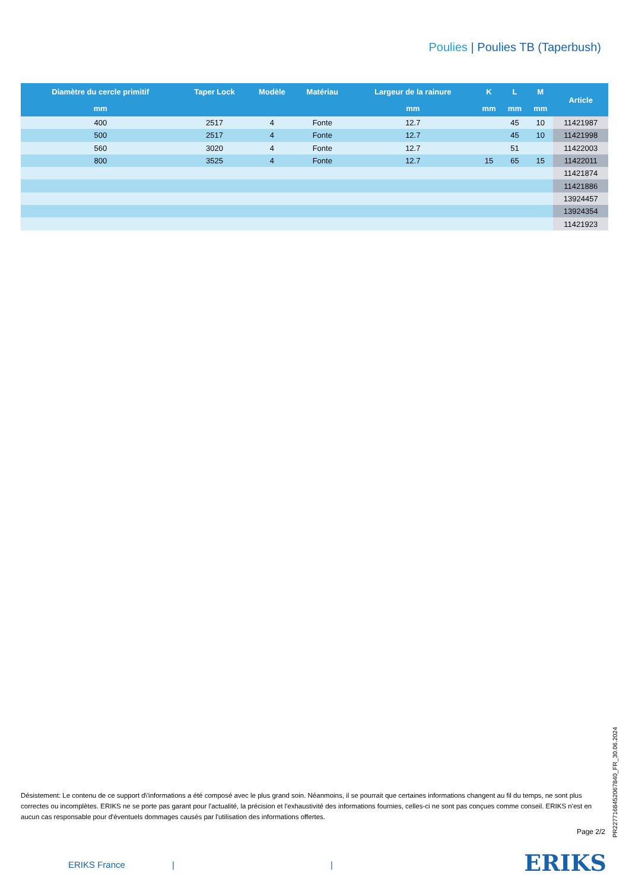Poulies | Poulies TB (Taperbush)
| Diamètre du cercle primitif | Taper Lock | Modèle | Matériau | Largeur de la rainure | K | L | M | Article |
| --- | --- | --- | --- | --- | --- | --- | --- | --- |
| mm | | | | mm | mm | mm | mm | |
| 400 | 2517 | 4 | Fonte | 12.7 | | 45 | 10 | 11421987 |
| 500 | 2517 | 4 | Fonte | 12.7 | | 45 | 10 | 11421998 |
| 560 | 3020 | 4 | Fonte | 12.7 | | 51 | | 11422003 |
| 800 | 3525 | 4 | Fonte | 12.7 | 15 | 65 | 15 | 11422011 |
| | | | | | | | | 11421874 |
| | | | | | | | | 11421886 |
| | | | | | | | | 13924457 |
| | | | | | | | | 13924354 |
| | | | | | | | | 11421923 |
Désistement: Le contenu de ce support d\'informations a été composé avec le plus grand soin. Néanmoins, il se pourrait que certaines informations changent au fil du temps, ne sont plus correctes ou incomplètes. ERIKS ne se porte pas garant pour l'actualité, la précision et l'exhaustivité des informations fournies, celles-ci ne sont pas conçues comme conseil. ERIKS n'est en aucun cas responsable pour d'éventuels dommages causés par l'utilisation des informations offertes.
Page 2/2
PR2277168452067840_FR_30.06.2024
ERIKS France | | ERIKS